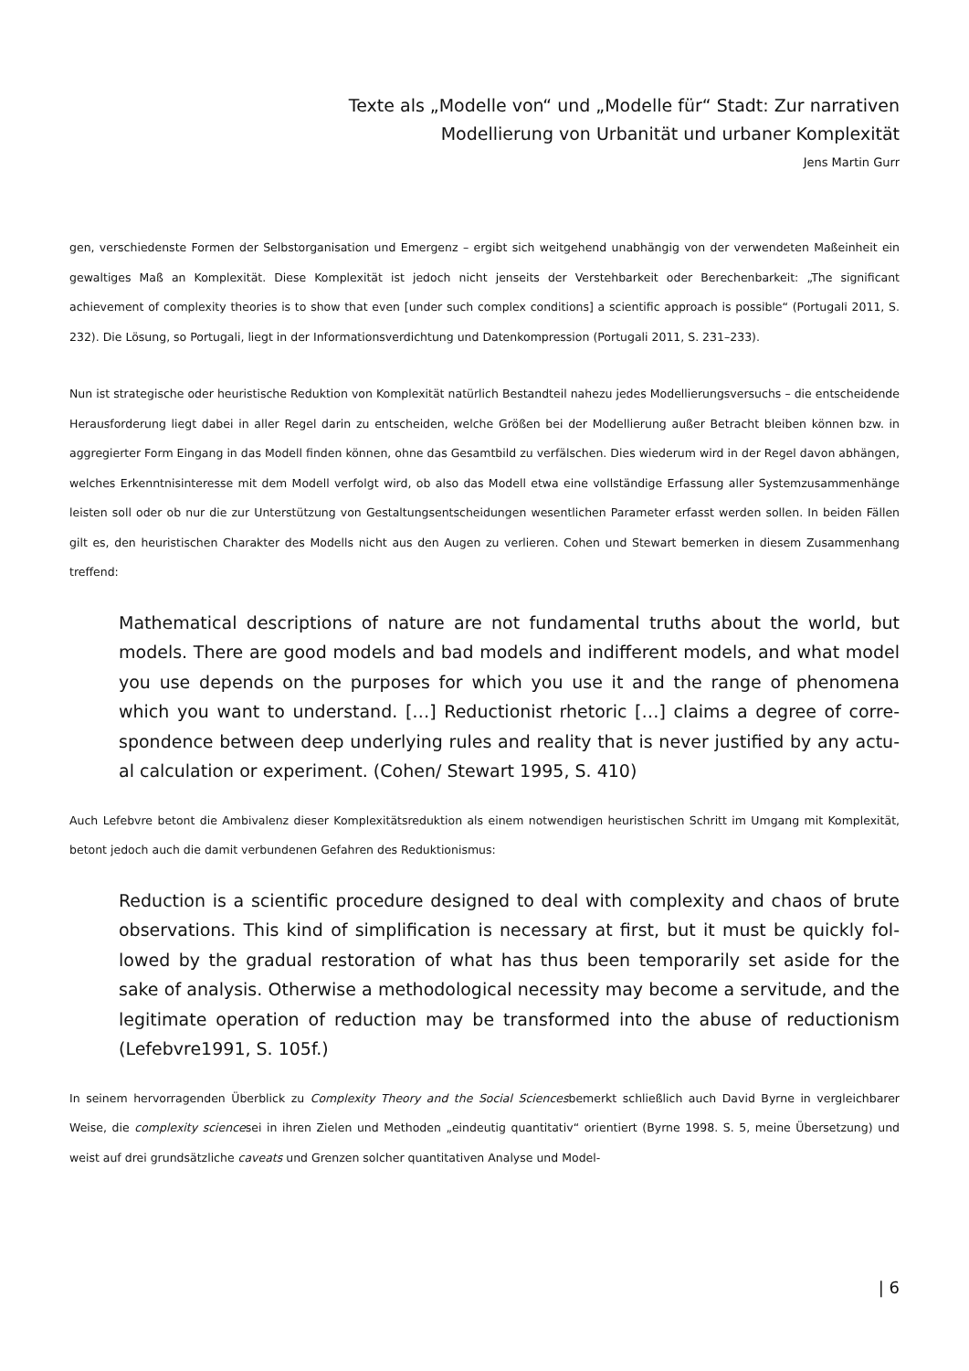Texte als „Modelle von“ und „Modelle für“ Stadt: Zur narrativen
Modellierung von Urbanität und urbaner Komplexität
Jens Martin Gurr
gen, verschiedenste Formen der Selbstorganisation und Emergenz – ergibt sich weitgehend unabhängig von der verwende­ten Maßeinheit ein gewaltiges Maß an Komplexität. Diese Komplexität ist jedoch nicht jenseits der Verstehbarkeit oder Berechenbarkeit: „The significant achievement of complexity theories is to show that even [under such complex conditions] a scientific approach is possible“ (Portugali 2011, S. 232). Die Lösung, so Portugali, liegt in der Informationsverdichtung und Datenkompression (Portugali 2011, S. 231–233).
Nun ist strategische oder heuristische Reduktion von Komplexität natürlich Bestandteil nahezu jedes Modellierungsversuchs – die entscheidende Herausforderung liegt dabei in aller Regel darin zu entscheiden, welche Größen bei der Modellierung außer Betracht bleiben können bzw. in aggregierter Form Eingang in das Modell finden können, ohne das Gesamtbild zu ver­fälschen. Dies wiederum wird in der Regel davon abhängen, welches Erkenntnisinteresse mit dem Modell verfolgt wird, ob also das Modell etwa eine vollständige Erfassung aller Systemzusammenhänge leisten soll oder ob nur die zur Unterstützung von Gestaltungsentscheidungen wesentlichen Parameter erfasst werden sollen. In beiden Fällen gilt es, den heuristischen Charakter des Modells nicht aus den Augen zu verlieren. Cohen und Stewart bemerken in diesem Zusammenhang treffend:
Mathematical descriptions of nature are not fundamental truths about the world, but models. There are good models and bad models and indifferent models, and what mod­el you use depends on the purposes for which you use it and the range of phenomena which you want to understand. […] Reductionist rhetoric […] claims a degree of corre­spondence between deep underlying rules and reality that is never justified by any actu­al calculation or experiment. (Cohen/ Stewart 1995, S. 410)
Auch Lefebvre betont die Ambivalenz dieser Komplexitätsreduktion als einem notwendigen heuristischen Schritt im Umgang mit Komplexität, betont jedoch auch die damit verbundenen Gefahren des Reduktionismus:
Reduction is a scientific procedure designed to deal with complexity and chaos of brute observations. This kind of simplification is necessary at first, but it must be quickly fol­lowed by the gradual restoration of what has thus been temporarily set aside for the sake of analysis. Otherwise a methodological necessity may become a servitude, and the legitimate operation of reduction may be transformed into the abuse of reduction­ism (Lefebvre1991, S. 105f.)
In seinem hervorragenden Überblick zu Complexity Theory and the Social Sciencesbemerkt schließlich auch David Byrne in vergleichbarer Weise, die complexity sciencesei in ihren Zielen und Methoden „eindeutig quantitativ“ orientiert (Byrne 1998. S. 5, meine Übersetzung) und weist auf drei grundsätzliche caveats und Grenzen solcher quantitativen Analyse und Model-
| 6